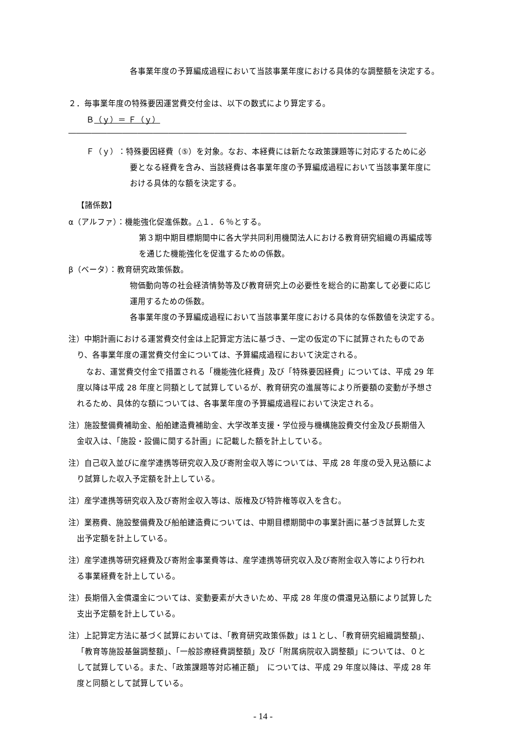各事業年度の予算編成過程において当該事業年度における具体的な調整額を決定する。
２．毎事業年度の特殊要因運営費交付金は、以下の数式により算定する。
Ｂ（ｙ）＝ Ｆ（ｙ）
――――――――――――――――――――――――――――――――――――――――――――
Ｆ（ｙ）：特殊要因経費（⑤）を対象。なお、本経費には新たな政策課題等に対応するために必
要となる経費を含み、当該経費は各事業年度の予算編成過程において当該事業年度に
おける具体的な額を決定する。
【諸係数】
α（アルファ）：機能強化促進係数。△１．６％とする。
第３期中期目標期間中に各大学共同利用機関法人における教育研究組織の再編成等
を通じた機能強化を促進するための係数。
β（ベータ）：教育研究政策係数。
物価動向等の社会経済情勢等及び教育研究上の必要性を総合的に勘案して必要に応じ
運用するための係数。
各事業年度の予算編成過程において当該事業年度における具体的な係数値を決定する。
注）中期計画における運営費交付金は上記算定方法に基づき、一定の仮定の下に試算されたものであ
り、各事業年度の運営費交付金については、予算編成過程において決定される。
なお、運営費交付金で措置される「機能強化経費」及び「特殊要因経費」については、平成 29 年
度以降は平成 28 年度と同額として試算しているが、教育研究の進展等により所要額の変動が予想さ
れるため、具体的な額については、各事業年度の予算編成過程において決定される。
注）施設整備費補助金、船舶建造費補助金、大学改革支援・学位授与機構施設費交付金及び長期借入
金収入は、「施設・設備に関する計画」に記載した額を計上している。
注）自己収入並びに産学連携等研究収入及び寄附金収入等については、平成 28 年度の受入見込額によ
り試算した収入予定額を計上している。
注）産学連携等研究収入及び寄附金収入等は、版権及び特許権等収入を含む。
注）業務費、施設整備費及び船舶建造費については、中期目標期間中の事業計画に基づき試算した支
出予定額を計上している。
注）産学連携等研究経費及び寄附金事業費等は、産学連携等研究収入及び寄附金収入等により行われ
る事業経費を計上している。
注）長期借入金償還金については、変動要素が大きいため、平成 28 年度の償還見込額により試算した
支出予定額を計上している。
注）上記算定方法に基づく試算においては、「教育研究政策係数」は１とし、「教育研究組織調整額」、
「教育等施設基盤調整額」、「一般診療経費調整額」及び「附属病院収入調整額」については、０と
して試算している。また、「政策課題等対応補正額」　については、平成 29 年度以降は、平成 28 年
度と同額として試算している。
- 14 -